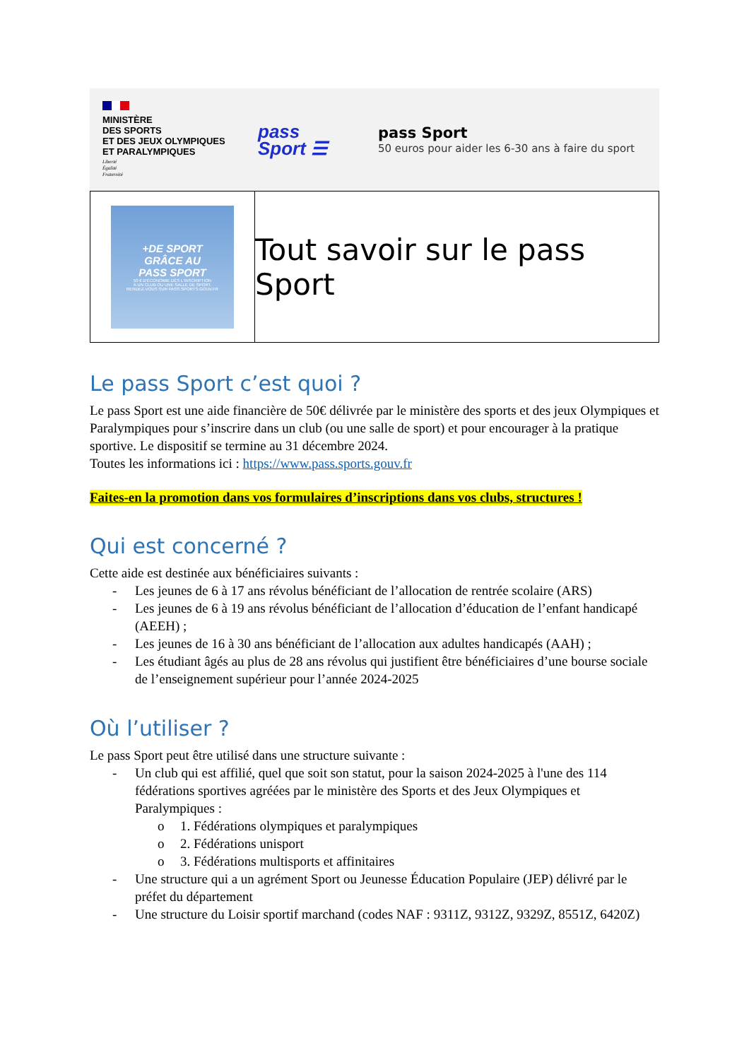MINISTÈRE
DES SPORTS
ET DES JEUX OLYMPIQUES
ET PARALYMPIQUES
Liberté
Égalité
Fraternité
pass
Sport ☰
pass Sport
50 euros pour aider les 6-30 ans à faire du sport
+DE SPORT
GRÂCE AU
PASS SPORT
50 € D'ÉCONOMIE DÈS L'INSCRIPTION
À UN CLUB OU UNE SALLE DE SPORT.
RENDEZ-VOUS SUR PASS.SPORTS.GOUV.FR
Tout savoir sur le pass Sport
Le pass Sport c’est quoi ?
Le pass Sport est une aide financière de 50€ délivrée par le ministère des sports et des jeux Olympiques et Paralympiques pour s’inscrire dans un club (ou une salle de sport) et pour encourager à la pratique sportive. Le dispositif se termine au 31 décembre 2024.
Toutes les informations ici : https://www.pass.sports.gouv.fr
Faites-en la promotion dans vos formulaires d’inscriptions dans vos clubs, structures !
Qui est concerné ?
Cette aide est destinée aux bénéficiaires suivants :
- Les jeunes de 6 à 17 ans révolus bénéficiant de l’allocation de rentrée scolaire (ARS)
- Les jeunes de 6 à 19 ans révolus bénéficiant de l’allocation d’éducation de l’enfant handicapé (AEEH) ;
- Les jeunes de 16 à 30 ans bénéficiant de l’allocation aux adultes handicapés (AAH) ;
- Les étudiant âgés au plus de 28 ans révolus qui justifient être bénéficiaires d’une bourse sociale de l’enseignement supérieur pour l’année 2024-2025
Où l’utiliser ?
Le pass Sport peut être utilisé dans une structure suivante :
- Un club qui est affilié, quel que soit son statut, pour la saison 2024-2025 à l'une des 114 fédérations sportives agréées par le ministère des Sports et des Jeux Olympiques et Paralympiques :
o 1. Fédérations olympiques et paralympiques
o 2. Fédérations unisport
o 3. Fédérations multisports et affinitaires
- Une structure qui a un agrément Sport ou Jeunesse Éducation Populaire (JEP) délivré par le préfet du département
- Une structure du Loisir sportif marchand (codes NAF : 9311Z, 9312Z, 9329Z, 8551Z, 6420Z)